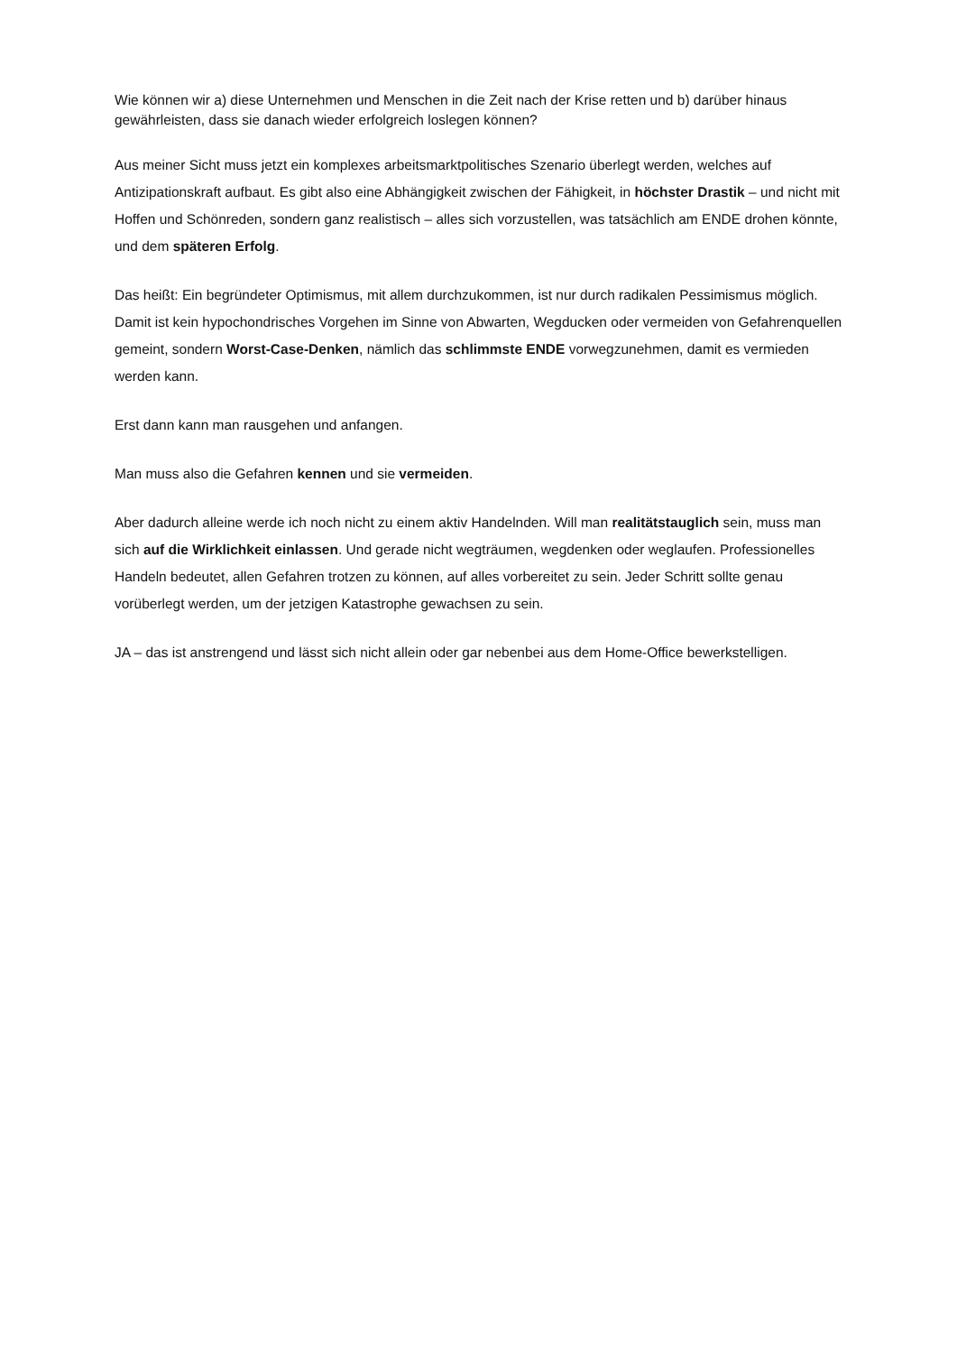Wie können wir a) diese Unternehmen und Menschen in die Zeit nach der Krise retten und b) darüber hinaus gewährleisten, dass sie danach wieder erfolgreich loslegen können?
Aus meiner Sicht muss jetzt ein komplexes arbeitsmarktpolitisches Szenario überlegt werden, welches auf Antizipationskraft aufbaut. Es gibt also eine Abhängigkeit zwischen der Fähigkeit, in höchster Drastik – und nicht mit Hoffen und Schönreden, sondern ganz realistisch – alles sich vorzustellen, was tatsächlich am ENDE drohen könnte, und dem späteren Erfolg.
Das heißt: Ein begründeter Optimismus, mit allem durchzukommen, ist nur durch radikalen Pessimismus möglich. Damit ist kein hypochondrisches Vorgehen im Sinne von Abwarten, Wegducken oder vermeiden von Gefahrenquellen gemeint, sondern Worst-Case-Denken, nämlich das schlimmste ENDE vorwegzunehmen, damit es vermieden werden kann.
Erst dann kann man rausgehen und anfangen.
Man muss also die Gefahren kennen und sie vermeiden.
Aber dadurch alleine werde ich noch nicht zu einem aktiv Handelnden. Will man realitätstauglich sein, muss man sich auf die Wirklichkeit einlassen. Und gerade nicht wegträumen, wegdenken oder weglaufen. Professionelles Handeln bedeutet, allen Gefahren trotzen zu können, auf alles vorbereitet zu sein. Jeder Schritt sollte genau vorüberlegt werden, um der jetzigen Katastrophe gewachsen zu sein.
JA – das ist anstrengend und lässt sich nicht allein oder gar nebenbei aus dem Home-Office bewerkstelligen.